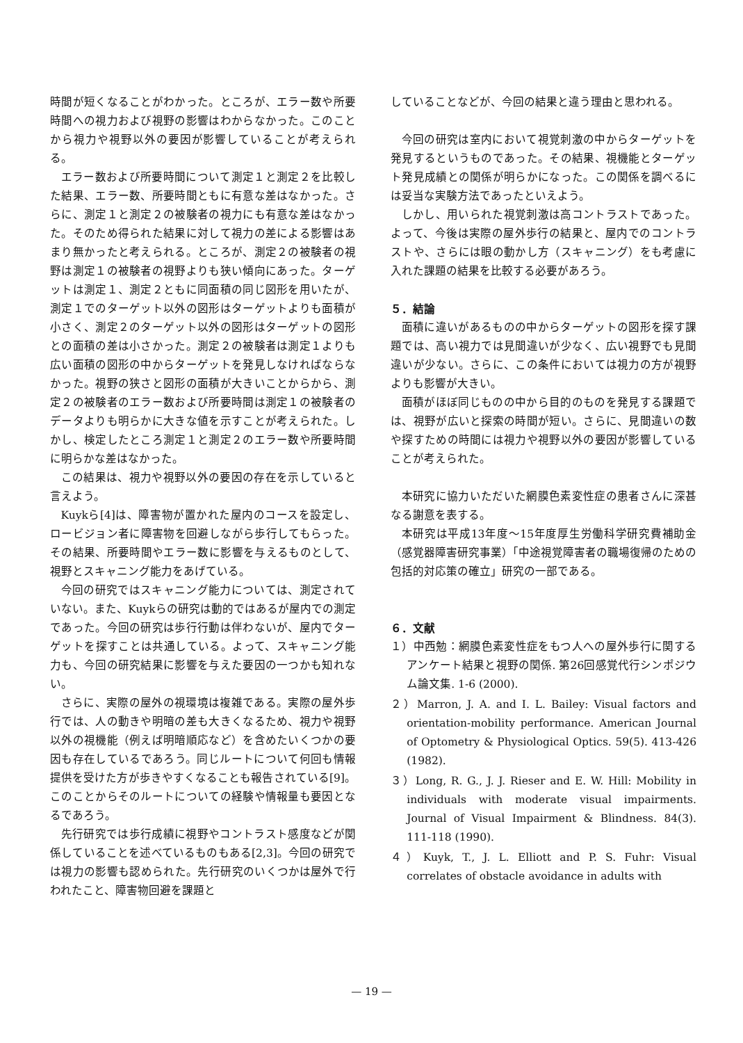時間が短くなることがわかった。ところが、エラー数や所要時間への視力および視野の影響はわからなかった。このことから視力や視野以外の要因が影響していることが考えられる。
エラー数および所要時間について測定１と測定２を比較した結果、エラー数、所要時間ともに有意な差はなかった。さらに、測定１と測定２の被験者の視力にも有意な差はなかった。そのため得られた結果に対して視力の差による影響はあまり無かったと考えられる。ところが、測定２の被験者の視野は測定１の被験者の視野よりも狭い傾向にあった。ターゲットは測定１、測定２ともに同面積の同じ図形を用いたが、測定１でのターゲット以外の図形はターゲットよりも面積が小さく、測定２のターゲット以外の図形はターゲットの図形との面積の差は小さかった。測定２の被験者は測定１よりも広い面積の図形の中からターゲットを発見しなければならなかった。視野の狭さと図形の面積が大きいことからから、測定２の被験者のエラー数および所要時間は測定１の被験者のデータよりも明らかに大きな値を示すことが考えられた。しかし、検定したところ測定１と測定２のエラー数や所要時間に明らかな差はなかった。
この結果は、視力や視野以外の要因の存在を示していると言えよう。
Kuykら[4]は、障害物が置かれた屋内のコースを設定し、ロービジョン者に障害物を回避しながら歩行してもらった。その結果、所要時間やエラー数に影響を与えるものとして、視野とスキャニング能力をあげている。
今回の研究ではスキャニング能力については、測定されていない。また、Kuykらの研究は動的ではあるが屋内での測定であった。今回の研究は歩行行動は伴わないが、屋内でターゲットを探すことは共通している。よって、スキャニング能力も、今回の研究結果に影響を与えた要因の一つかも知れない。
さらに、実際の屋外の視環境は複雑である。実際の屋外歩行では、人の動きや明暗の差も大きくなるため、視力や視野以外の視機能（例えば明暗順応など）を含めたいくつかの要因も存在しているであろう。同じルートについて何回も情報提供を受けた方が歩きやすくなることも報告されている[9]。このことからそのルートについての経験や情報量も要因となるであろう。
先行研究では歩行成績に視野やコントラスト感度などが関係していることを述べているものもある[2,3]。今回の研究では視力の影響も認められた。先行研究のいくつかは屋外で行われたこと、障害物回避を課題と
していることなどが、今回の結果と違う理由と思われる。
今回の研究は室内において視覚刺激の中からターゲットを発見するというものであった。その結果、視機能とターゲット発見成績との関係が明らかになった。この関係を調べるには妥当な実験方法であったといえよう。
しかし、用いられた視覚刺激は高コントラストであった。よって、今後は実際の屋外歩行の結果と、屋内でのコントラストや、さらには眼の動かし方（スキャニング）をも考慮に入れた課題の結果を比較する必要があろう。
５．結論
面積に違いがあるものの中からターゲットの図形を探す課題では、高い視力では見間違いが少なく、広い視野でも見間違いが少ない。さらに、この条件においては視力の方が視野よりも影響が大きい。
面積がほぼ同じものの中から目的のものを発見する課題では、視野が広いと探索の時間が短い。さらに、見間違いの数や探すための時間には視力や視野以外の要因が影響していることが考えられた。
本研究に協力いただいた網膜色素変性症の患者さんに深甚なる謝意を表する。
本研究は平成13年度～15年度厚生労働科学研究費補助金（感覚器障害研究事業）「中途視覚障害者の職場復帰のための包括的対応策の確立」研究の一部である。
６．文献
１）中西勉：網膜色素変性症をもつ人への屋外歩行に関するアンケート結果と視野の関係. 第26回感覚代行シンポジウム論文集. 1-6 (2000).
２）Marron, J. A. and I. L. Bailey: Visual factors and orientation-mobility performance. American Journal of Optometry & Physiological Optics. 59(5). 413-426 (1982).
３）Long, R. G., J. J. Rieser and E. W. Hill: Mobility in individuals with moderate visual impairments. Journal of Visual Impairment & Blindness. 84(3). 111-118 (1990).
４）Kuyk, T., J. L. Elliott and P. S. Fuhr: Visual correlates of obstacle avoidance in adults with
— 19 —